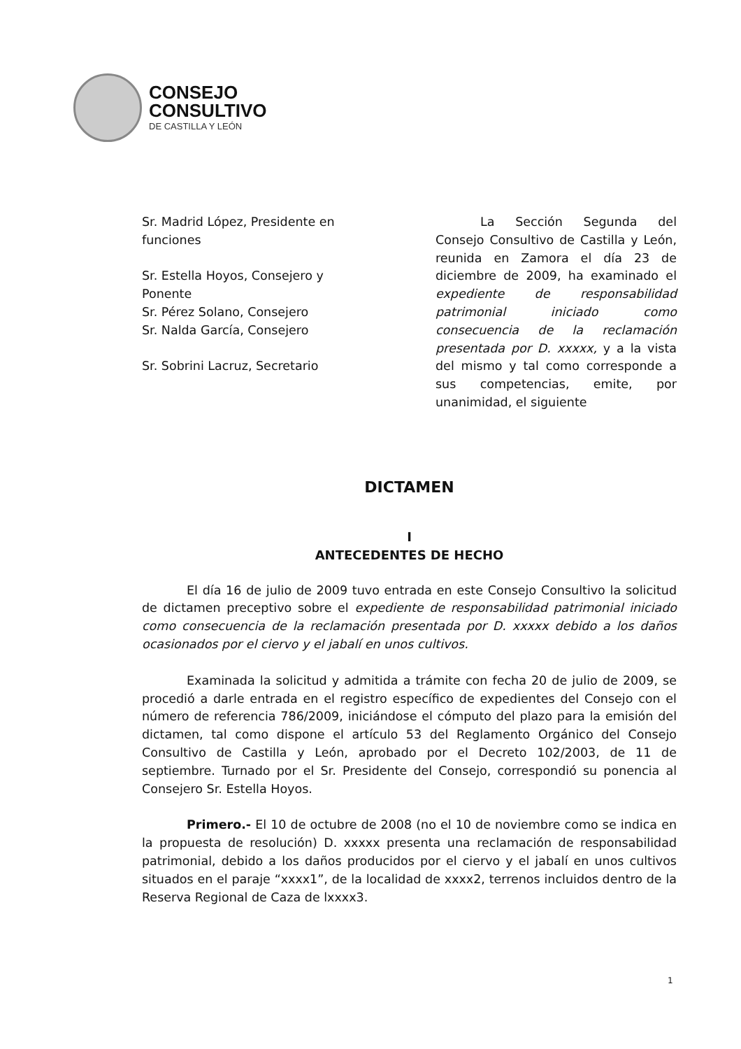CONSEJO
CONSULTIVO
DE CASTILLA Y LEÓN
Sr. Madrid López, Presidente en funciones
Sr. Estella Hoyos, Consejero y Ponente
Sr. Pérez Solano, Consejero
Sr. Nalda García, Consejero
Sr. Sobrini Lacruz, Secretario
La Sección Segunda del Consejo Consultivo de Castilla y León, reunida en Zamora el día 23 de diciembre de 2009, ha examinado el expediente de respon­sabilidad patrimonial iniciado como consecuencia de la reclamación presentada por D. xxxxx, y a la vista del mismo y tal como corresponde a sus competencias, emite, por unanimidad, el siguiente
DICTAMEN
I
ANTECEDENTES DE HECHO
El día 16 de julio de 2009 tuvo entrada en este Consejo Consultivo la solicitud de dictamen preceptivo sobre el expediente de responsabilidad patrimonial iniciado como consecuencia de la reclamación presentada por D. xxxxx debido a los daños ocasionados por el ciervo y el jabalí en unos cultivos.
Examinada la solicitud y admitida a trámite con fecha 20 de julio de 2009, se procedió a darle entrada en el registro específico de expedientes del Consejo con el número de referencia 786/2009, iniciándose el cómputo del plazo para la emisión del dictamen, tal como dispone el artículo 53 del Reglamento Orgánico del Consejo Consultivo de Castilla y León, aprobado por el Decreto 102/2003, de 11 de septiembre. Turnado por el Sr. Presidente del Consejo, correspondió su ponencia al Consejero Sr. Estella Hoyos.
Primero.- El 10 de octubre de 2008 (no el 10 de noviembre como se indica en la propuesta de resolución) D. xxxxx presenta una reclamación de responsabilidad patrimonial, debido a los daños producidos por el ciervo y el jabalí en unos cultivos situados en el paraje “xxxx1”, de la localidad de xxxx2, terrenos incluidos dentro de la Reserva Regional de Caza de lxxxx3.
1